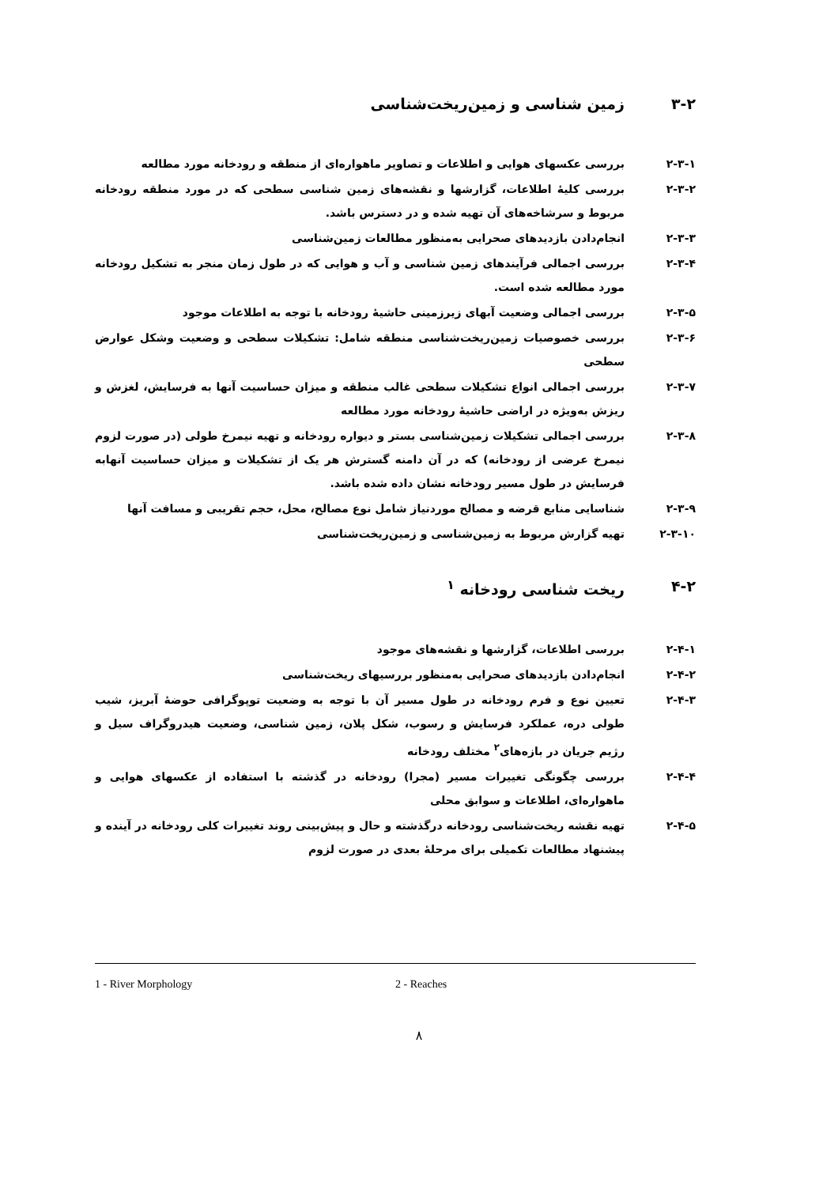۳-۲ زمین شناسی و زمین‌ریخت‌شناسی
۲-۳-۱ بررسی عکسهای هوایی و اطلاعات و تصاویر ماهواره‌ای از منطقه و رودخانه مورد مطالعه
۲-۳-۲ بررسی کلیهٔ اطلاعات، گزارشها و نقشه‌های زمین شناسی سطحی که در مورد منطقه رودخانه مربوط و سرشاخه‌های آن تهیه شده و در دسترس باشد.
۲-۳-۳ انجام‌دادن بازدیدهای صحرایی به‌منظور مطالعات زمین‌شناسی
۲-۳-۴ بررسی اجمالی فرآیندهای زمین شناسی و آب و هوایی که در طول زمان منجر به تشکیل رودخانه مورد مطالعه شده است.
۲-۳-۵ بررسی اجمالی وضعیت آبهای زیرزمینی حاشیهٔ رودخانه با توجه به اطلاعات موجود
۲-۳-۶ بررسی خصوصیات زمین‌ریخت‌شناسی منطقه شامل: تشکیلات سطحی و وضعیت وشکل عوارض سطحی
۲-۳-۷ بررسی اجمالی انواع تشکیلات سطحی غالب منطقه و میزان حساسیت آنها به فرسایش، لغزش و ریزش به‌ویژه در اراضی حاشیهٔ رودخانه مورد مطالعه
۲-۳-۸ بررسی اجمالی تشکیلات زمین‌شناسی بستر و دیواره رودخانه و تهیه نیمرخ طولی (در صورت لزوم نیمرخ عرضی از رودخانه) که در آن دامنه گسترش هر یک از تشکیلات و میزان حساسیت آنهابه فرسایش در طول مسیر رودخانه نشان داده شده باشد.
۲-۳-۹ شناسایی منابع قرضه و مصالح موردنیاز شامل نوع مصالح، محل، حجم تقریبی و مسافت آنها
۲-۳-۱۰ تهیه گزارش مربوط به زمین‌شناسی و زمین‌ریخت‌شناسی
۴-۲ ریخت شناسی رودخانه <sup>۱</sup>
۲-۴-۱ بررسی اطلاعات، گزارشها و نقشه‌های موجود
۲-۴-۲ انجام‌دادن بازدیدهای صحرایی به‌منظور بررسیهای ریخت‌شناسی
۲-۴-۳ تعیین نوع و فرم رودخانه در طول مسیر آن با توجه به وضعیت توپوگرافی حوضهٔ آبریز، شیب طولی دره، عملکرد فرسایش و رسوب، شکل پلان، زمین شناسی، وضعیت هیدروگراف سیل و رژیم جریان در بازه‌های<sup>۲</sup> مختلف رودخانه
۲-۴-۴ بررسی چگونگی تغییرات مسیر (مجرا) رودخانه در گذشته با استفاده از عکسهای هوایی و ماهواره‌ای، اطلاعات و سوابق محلی
۲-۴-۵ تهیه نقشه ریخت‌شناسی رودخانه درگذشته و حال و پیش‌بینی روند تغییرات کلی رودخانه در آینده و پیشنهاد مطالعات تکمیلی برای مرحلهٔ بعدی در صورت لزوم
1 - River Morphology 2 - Reaches
۸